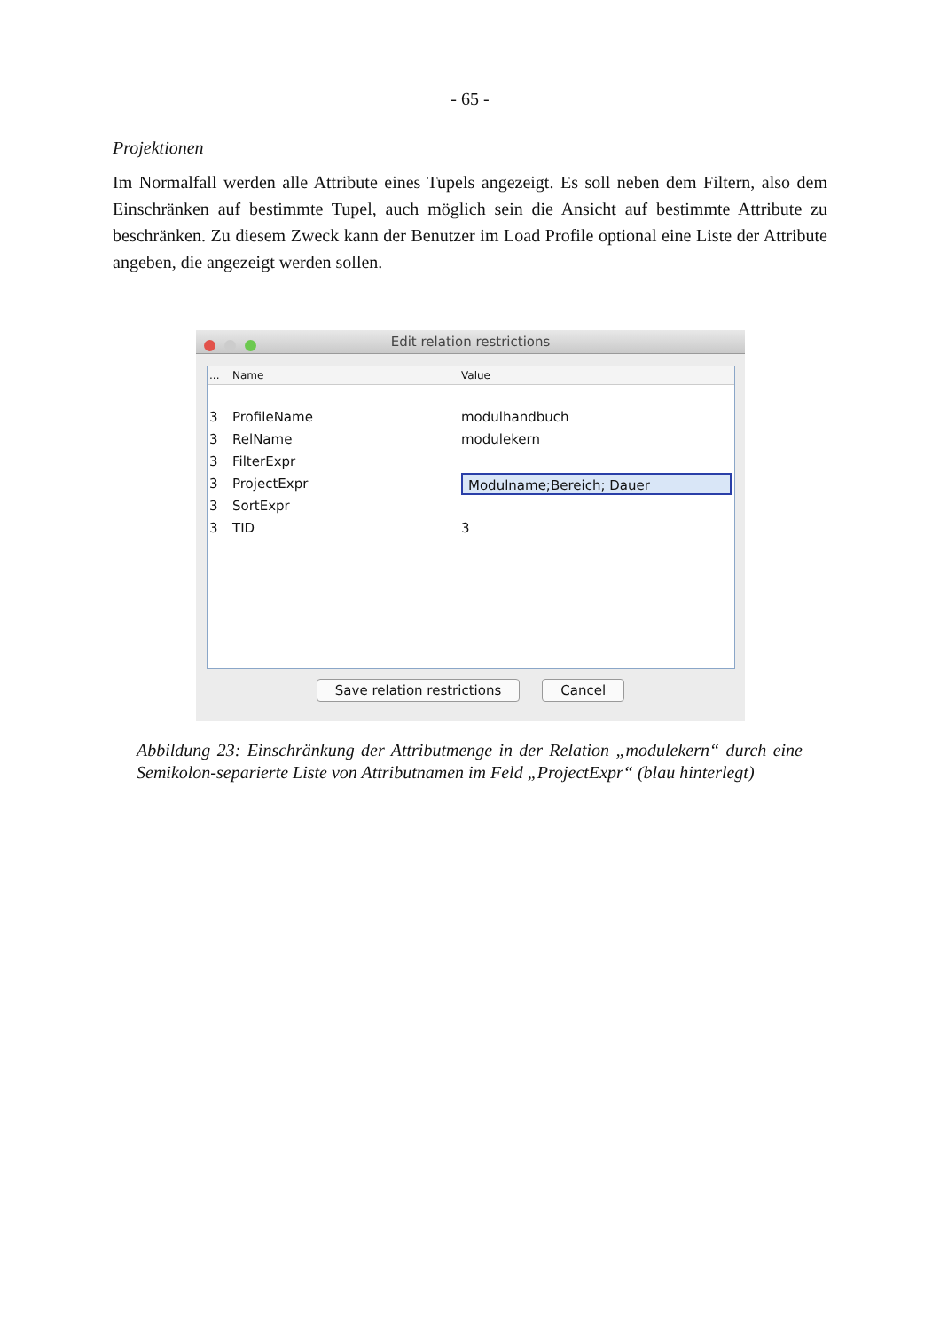- 65 -
Projektionen
Im Normalfall werden alle Attribute eines Tupels angezeigt. Es soll neben dem Filtern, also dem Einschränken auf bestimmte Tupel, auch möglich sein die Ansicht auf bestimmte Attribute zu beschränken. Zu diesem Zweck kann der Benutzer im Load Profile optional eine Liste der Attribute angeben, die angezeigt werden sollen.
Edit relation restrictions
... Name Value
3 ProfileName modulhandbuch
3 RelName modulekern
3 FilterExpr
3 ProjectExpr Modulname;Bereich; Dauer
3 SortExpr
3 TID 3
Save relation restrictions Cancel
Abbildung 23: Einschränkung der Attributmenge in der Relation „modulekern“ durch eine Semikolon-separierte Liste von Attributnamen im Feld „ProjectExpr“ (blau hinterlegt)